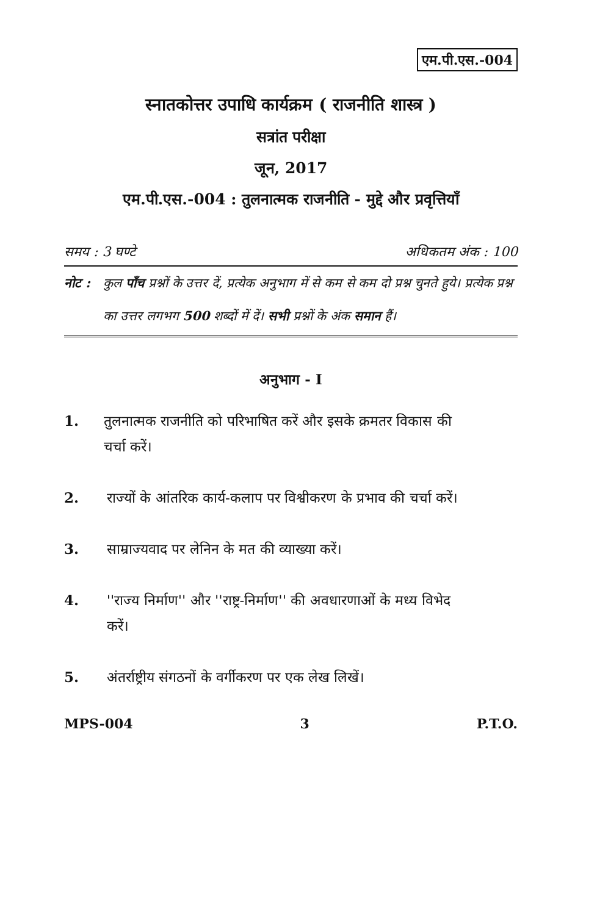एम.पी.एस.-004
स्नातकोत्तर उपाधि कार्यक्रम ( राजनीति शास्त्र )
सत्रांत परीक्षा
जून, 2017
एम.पी.एस.-004 : तुलनात्मक राजनीति - मुद्दे और प्रवृत्तियाँ
समय : 3 घण्टे अधिकतम अंक : 100
नोट : कुल पाँच प्रश्नों के उत्तर दें, प्रत्येक अनुभाग में से कम से कम दो प्रश्न चुनते हुये। प्रत्येक प्रश्न का उत्तर लगभग 500 शब्दों में दें। सभी प्रश्नों के अंक समान हैं।
अनुभाग - I
1. तुलनात्मक राजनीति को परिभाषित करें और इसके क्रमतर विकास की चर्चा करें।
2. राज्यों के आंतरिक कार्य-कलाप पर विश्वीकरण के प्रभाव की चर्चा करें।
3. साम्राज्यवाद पर लेनिन के मत की व्याख्या करें।
4. ''राज्य निर्माण'' और ''राष्ट्र-निर्माण'' की अवधारणाओं के मध्य विभेद करें।
5. अंतर्राष्ट्रीय संगठनों के वर्गीकरण पर एक लेख लिखें।
MPS-004 3 P.T.O.